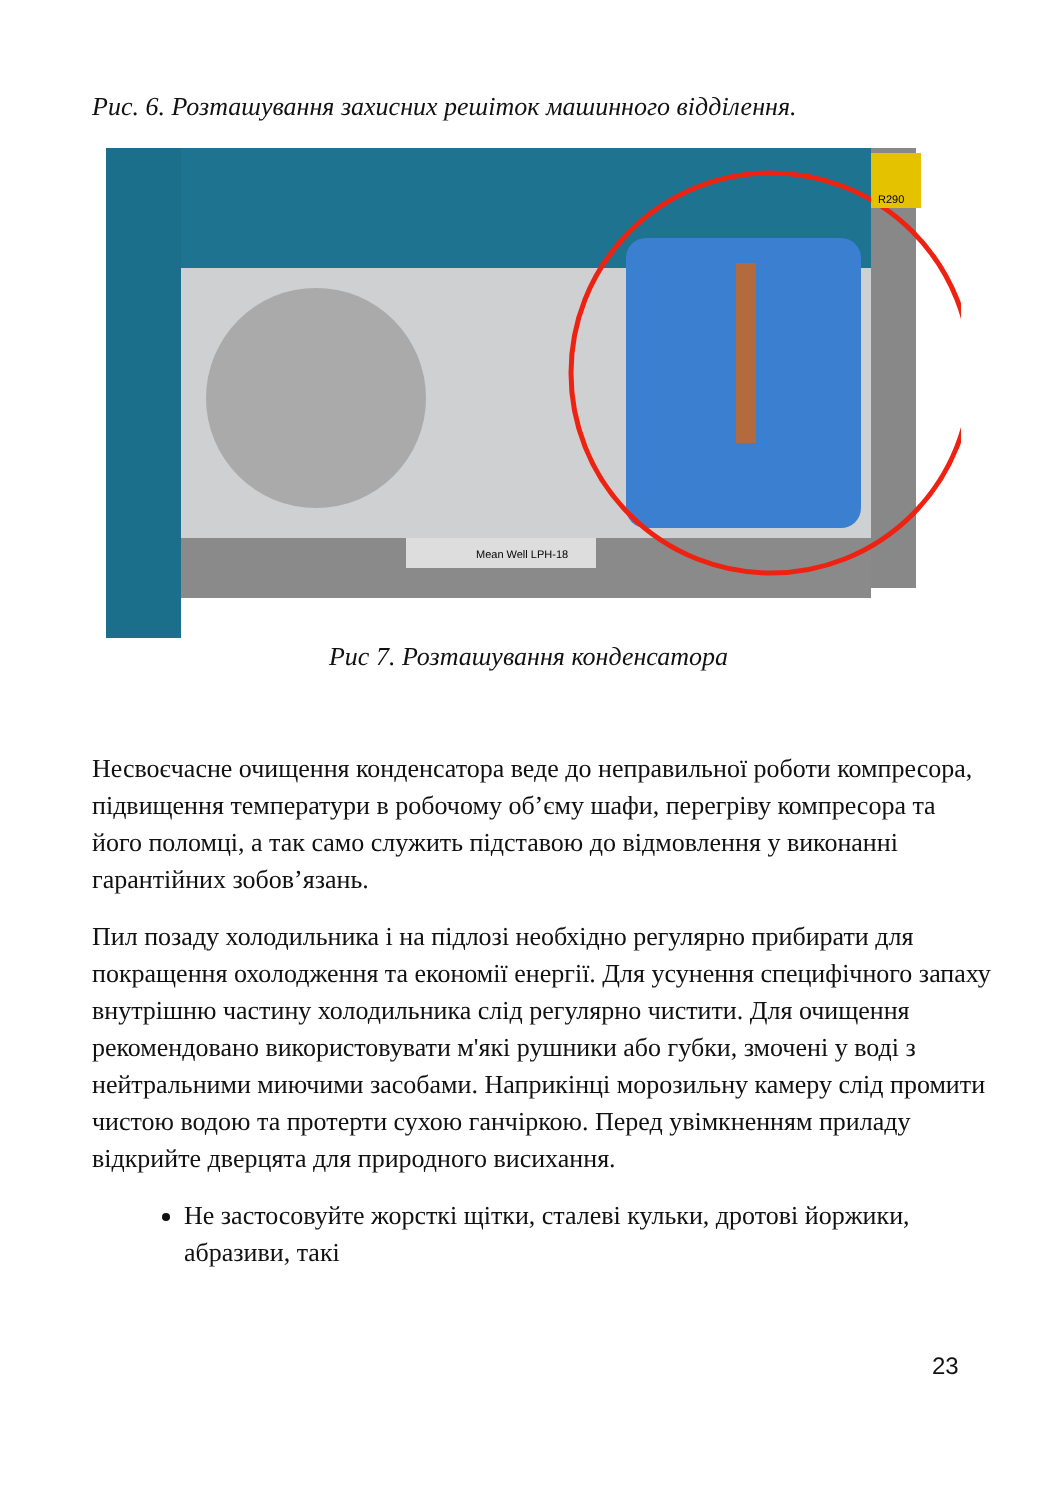Рис. 6. Розташування захисних решіток машинного відділення.
Mean Well LPH-18
R290
Рис 7. Розташування конденсатора
Несвоєчасне очищення конденсатора веде до неправильної роботи компресора, підвищення температури в робочому об’єму шафи, перегріву компресора та його поломці, а так само служить підставою до відмовлення у виконанні гарантійних зобов’язань.
Пил позаду холодильника і на підлозі необхідно регулярно прибирати для покращення охолодження та економії енергії. Для усунення специфічного запаху внутрішню частину холодильника слід регулярно чистити. Для очищення рекомендовано використовувати м'які рушники або губки, змочені у воді з нейтральними миючими засобами. Наприкінці морозильну камеру слід промити чистою водою та протерти сухою ганчіркою. Перед увімкненням приладу відкрийте дверцята для природного висихання.
Не застосовуйте жорсткі щітки, сталеві кульки, дротові йоржики, абразиви, такі
23